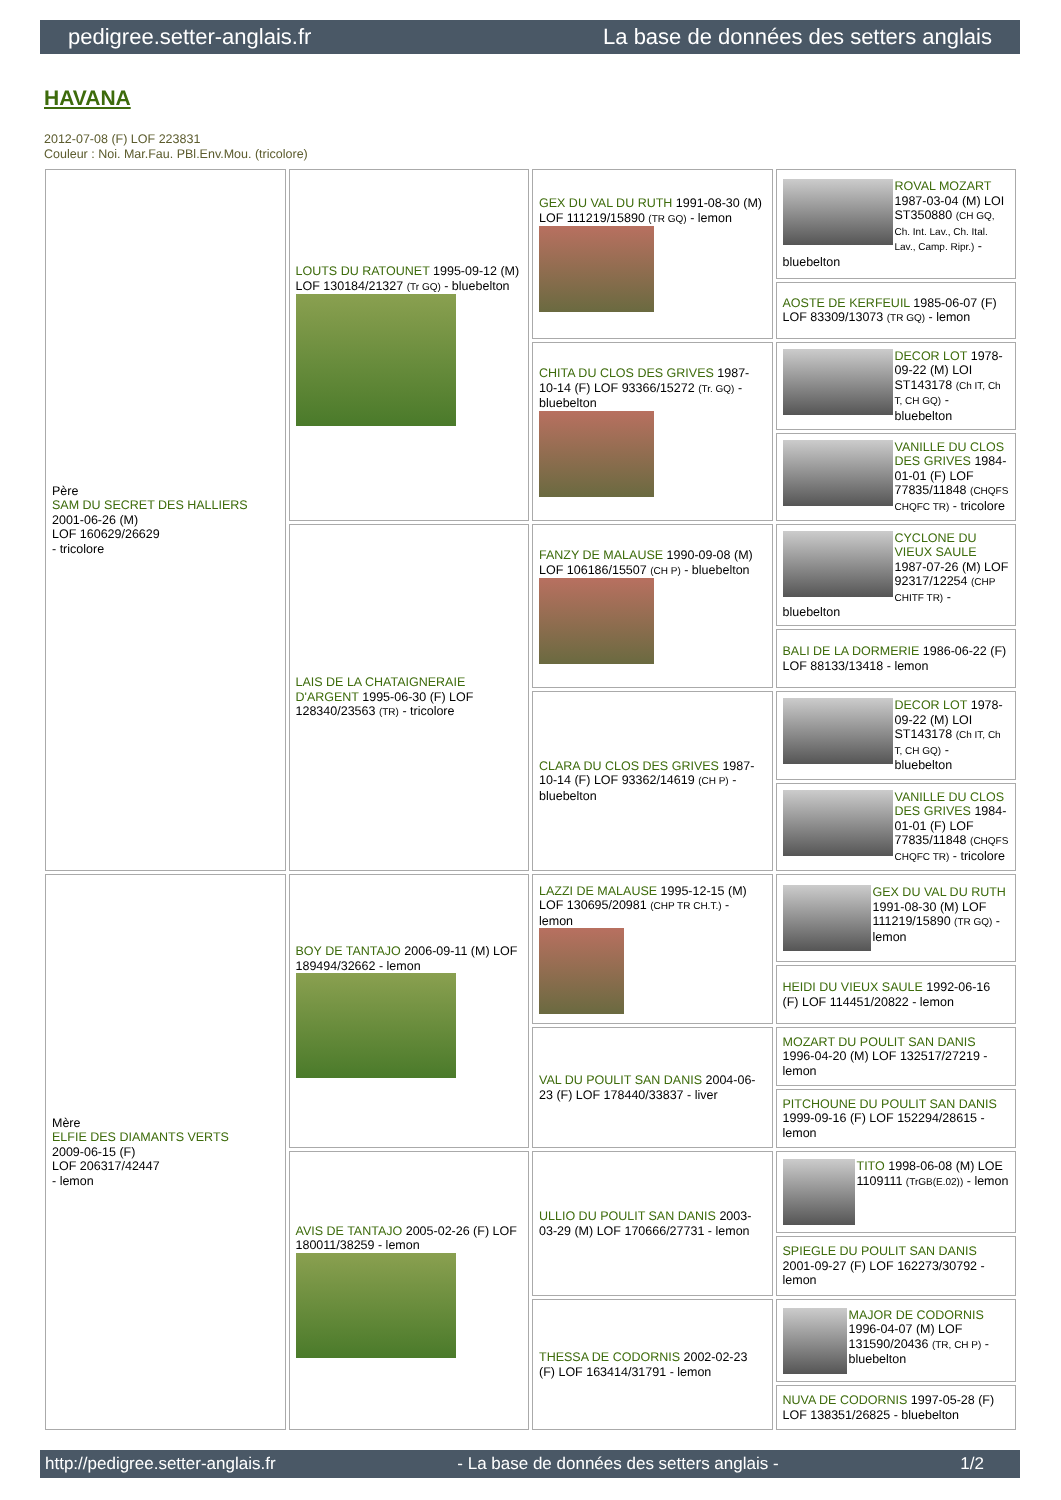pedigree.setter-anglais.fr La base de données des setters anglais
HAVANA
2012-07-08 (F) LOF 223831
Couleur : Noi. Mar.Fau. PBl.Env.Mou. (tricolore)
| Père SAM DU SECRET DES HALLIERS 2001-06-26 (M) LOF 160629/26629 - tricolore | LOUTS DU RATOUNET 1995-09-12 (M) LOF 130184/21327 (Tr GQ) - bluebelton | GEX DU VAL DU RUTH 1991-08-30 (M) LOF 111219/15890 (TR GQ) - lemon | ROVAL MOZART 1987-03-04 (M) LOI ST350880 (CH GQ, Ch. Int. Lav., Ch. Ital. Lav., Camp. Ripr.) - bluebelton |
| | | | AOSTE DE KERFEUIL 1985-06-07 (F) LOF 83309/13073 (TR GQ) - lemon |
| | | CHITA DU CLOS DES GRIVES 1987-10-14 (F) LOF 93366/15272 (Tr. GQ) - bluebelton | DECOR LOT 1978-09-22 (M) LOI ST143178 (Ch IT, Ch T, CH GQ) - bluebelton |
| | | | VANILLE DU CLOS DES GRIVES 1984-01-01 (F) LOF 77835/11848 (CHQFS CHQFC TR) - tricolore |
| | LAIS DE LA CHATAIGNERAIE D'ARGENT 1995-06-30 (F) LOF 128340/23563 (TR) - tricolore | FANZY DE MALAUSE 1990-09-08 (M) LOF 106186/15507 (CH P) - bluebelton | CYCLONE DU VIEUX SAULE 1987-07-26 (M) LOF 92317/12254 (CHP CHITF TR) - bluebelton |
| | | | BALI DE LA DORMERIE 1986-06-22 (F) LOF 88133/13418 - lemon |
| | | CLARA DU CLOS DES GRIVES 1987-10-14 (F) LOF 93362/14619 (CH P) - bluebelton | DECOR LOT 1978-09-22 (M) LOI ST143178 (Ch IT, Ch T, CH GQ) - bluebelton |
| | | | VANILLE DU CLOS DES GRIVES 1984-01-01 (F) LOF 77835/11848 (CHQFS CHQFC TR) - tricolore |
| Mère ELFIE DES DIAMANTS VERTS 2009-06-15 (F) LOF 206317/42447 - lemon | BOY DE TANTAJO 2006-09-11 (M) LOF 189494/32662 - lemon | LAZZI DE MALAUSE 1995-12-15 (M) LOF 130695/20981 (CHP TR CH.T.) - lemon | GEX DU VAL DU RUTH 1991-08-30 (M) LOF 111219/15890 (TR GQ) - lemon |
| | | | HEIDI DU VIEUX SAULE 1992-06-16 (F) LOF 114451/20822 - lemon |
| | | VAL DU POULIT SAN DANIS 2004-06-23 (F) LOF 178440/33837 - liver | MOZART DU POULIT SAN DANIS 1996-04-20 (M) LOF 132517/27219 - lemon |
| | | | PITCHOUNE DU POULIT SAN DANIS 1999-09-16 (F) LOF 152294/28615 - lemon |
| | AVIS DE TANTAJO 2005-02-26 (F) LOF 180011/38259 - lemon | ULLIO DU POULIT SAN DANIS 2003-03-29 (M) LOF 170666/27731 - lemon | TITO 1998-06-08 (M) LOE 1109111 (TrGB(E.02)) - lemon |
| | | | SPIEGLE DU POULIT SAN DANIS 2001-09-27 (F) LOF 162273/30792 - lemon |
| | | THESSA DE CODORNIS 2002-02-23 (F) LOF 163414/31791 - lemon | MAJOR DE CODORNIS 1996-04-07 (M) LOF 131590/20436 (TR, CH P) - bluebelton |
| | | | NUVA DE CODORNIS 1997-05-28 (F) LOF 138351/26825 - bluebelton |
http://pedigree.setter-anglais.fr - La base de données des setters anglais - 1/2